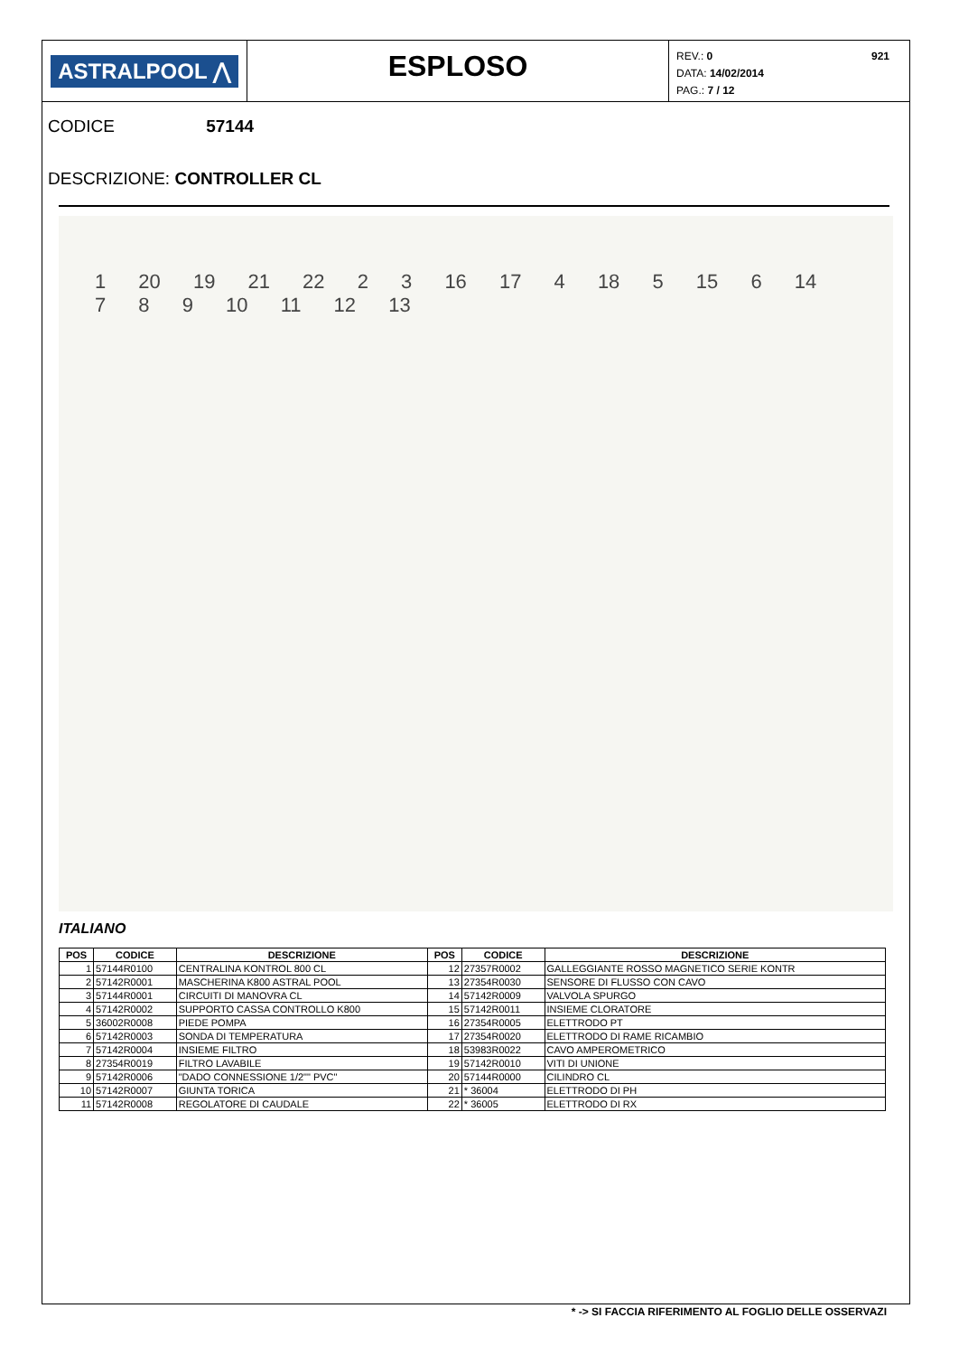ASTRALPOOL ⋀
ESPLOSO
921 REV.: 0
DATA: 14/02/2014
PAG.: 7 / 12
CODICE 57144
DESCRIZIONE: CONTROLLER CL
1 20 19 21 22 2 3 16 17 4 18 5 15 6 14 7 8 9 10 11 12 13
ITALIANO
| POS | CODICE | DESCRIZIONE | POS | CODICE | DESCRIZIONE |
| --- | --- | --- | --- | --- | --- |
| 1 | 57144R0100 | CENTRALINA KONTROL 800 CL | 12 | 27357R0002 | GALLEGGIANTE ROSSO MAGNETICO SERIE KONTR |
| 2 | 57142R0001 | MASCHERINA K800 ASTRAL POOL | 13 | 27354R0030 | SENSORE DI FLUSSO CON CAVO |
| 3 | 57144R0001 | CIRCUITI DI MANOVRA CL | 14 | 57142R0009 | VALVOLA SPURGO |
| 4 | 57142R0002 | SUPPORTO CASSA CONTROLLO K800 | 15 | 57142R0011 | INSIEME CLORATORE |
| 5 | 36002R0008 | PIEDE POMPA | 16 | 27354R0005 | ELETTRODO PT |
| 6 | 57142R0003 | SONDA DI TEMPERATURA | 17 | 27354R0020 | ELETTRODO DI RAME RICAMBIO |
| 7 | 57142R0004 | INSIEME FILTRO | 18 | 53983R0022 | CAVO AMPEROMETRICO |
| 8 | 27354R0019 | FILTRO LAVABILE | 19 | 57142R0010 | VITI DI UNIONE |
| 9 | 57142R0006 | "DADO CONNESSIONE 1/2"" PVC" | 20 | 57144R0000 | CILINDRO CL |
| 10 | 57142R0007 | GIUNTA TORICA | 21 | * 36004 | ELETTRODO DI PH |
| 11 | 57142R0008 | REGOLATORE DI CAUDALE | 22 | * 36005 | ELETTRODO DI RX |
* -> SI FACCIA RIFERIMENTO AL FOGLIO DELLE OSSERVAZI